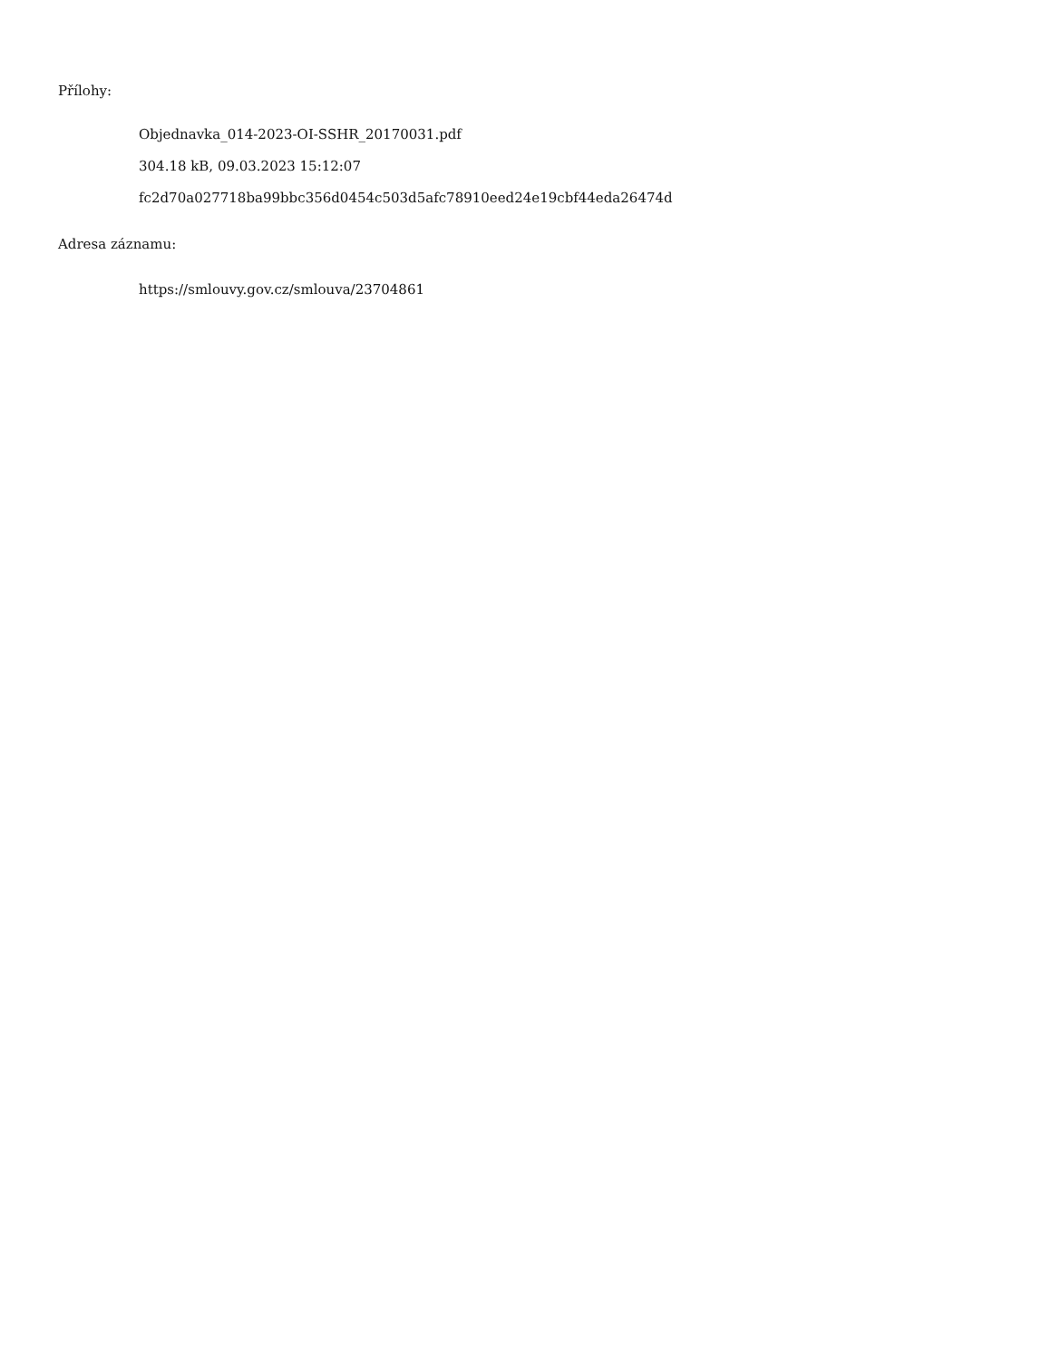Přílohy:
Objednavka_014-2023-OI-SSHR_20170031.pdf
304.18 kB, 09.03.2023 15:12:07
fc2d70a027718ba99bbc356d0454c503d5afc78910eed24e19cbf44eda26474d
Adresa záznamu:
https://smlouvy.gov.cz/smlouva/23704861